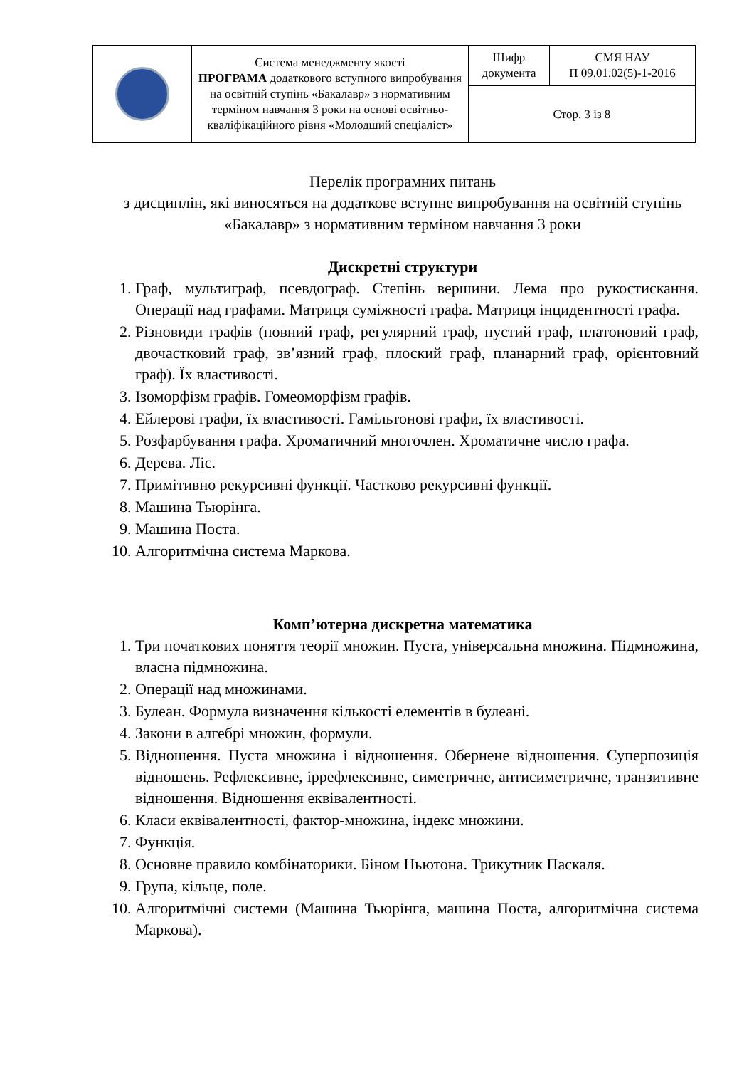| | Система менеджменту якості ПРОГРАМА додаткового вступного випробування на освітній ступінь «Бакалавр» з нормативним терміном навчання 3 роки на основі освітньо-кваліфікаційного рівня «Молодший спеціаліст» | Шифр документа | СМЯ НАУ П 09.01.02(5)-1-2016 |
| | | Стор. 3 із 8 | |
Перелік програмних питань
з дисциплін, які виносяться на додаткове вступне випробування на освітній ступінь «Бакалавр» з нормативним терміном навчання 3 роки
Дискретні структури
1. Граф, мультиграф, псевдограф. Степінь вершини. Лема про рукостискання. Операції над графами. Матриця суміжності графа. Матриця інцидентності графа.
2. Різновиди графів (повний граф, регулярний граф, пустий граф, платоновий граф, двочастковий граф, зв’язний граф, плоский граф, планарний граф, орієнтовний граф). Їх властивості.
3. Ізоморфізм графів. Гомеоморфізм графів.
4. Ейлерові графи, їх властивості. Гамільтонові графи, їх властивості.
5. Розфарбування графа. Хроматичний многочлен. Хроматичне число графа.
6. Дерева. Ліс.
7. Примітивно рекурсивні функції. Частково рекурсивні функції.
8. Машина Тьюрінга.
9. Машина Поста.
10. Алгоритмічна система Маркова.
Комп’ютерна дискретна математика
1. Три початкових поняття теорії множин. Пуста, універсальна множина. Підмножина, власна підмножина.
2. Операції над множинами.
3. Булеан. Формула визначення кількості елементів в булеані.
4. Закони в алгебрі множин, формули.
5. Відношення. Пуста множина і відношення. Обернене відношення. Суперпозиція відношень. Рефлексивне, іррефлексивне, симетричне, антисиметричне, транзитивне відношення. Відношення еквівалентності.
6. Класи еквівалентності, фактор-множина, індекс множини.
7. Функція.
8. Основне правило комбінаторики. Біном Ньютона. Трикутник Паскаля.
9. Група, кільце, поле.
10. Алгоритмічні системи (Машина Тьюрінга, машина Поста, алгоритмічна система Маркова).